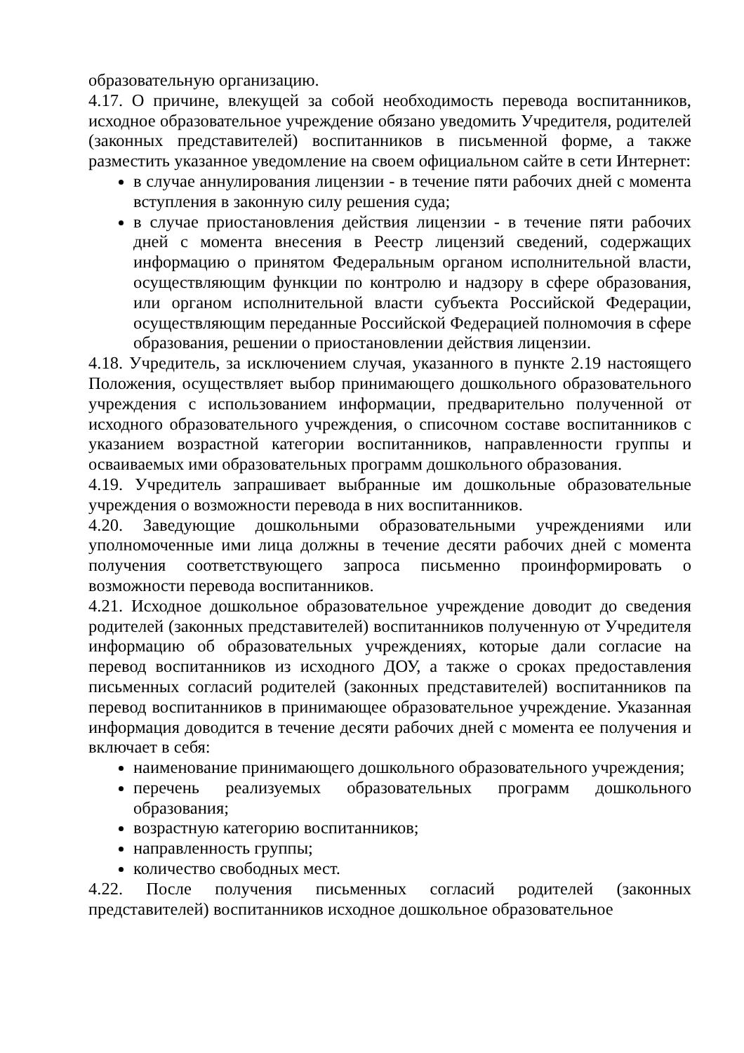образовательную организацию.
4.17. О причине, влекущей за собой необходимость перевода воспитанников, исходное образовательное учреждение обязано уведомить Учредителя, родителей (законных представителей) воспитанников в письменной форме, а также разместить указанное уведомление на своем официальном сайте в сети Интернет:
в случае аннулирования лицензии - в течение пяти рабочих дней с момента вступления в законную силу решения суда;
в случае приостановления действия лицензии - в течение пяти рабочих дней с момента внесения в Реестр лицензий сведений, содержащих информацию о принятом Федеральным органом исполнительной власти, осуществляющим функции по контролю и надзору в сфере образования, или органом исполнительной власти субъекта Российской Федерации, осуществляющим переданные Российской Федерацией полномочия в сфере образования, решении о приостановлении действия лицензии.
4.18. Учредитель, за исключением случая, указанного в пункте 2.19 настоящего Положения, осуществляет выбор принимающего дошкольного образовательного учреждения с использованием информации, предварительно полученной от исходного образовательного учреждения, о списочном составе воспитанников с указанием возрастной категории воспитанников, направленности группы и осваиваемых ими образовательных программ дошкольного образования.
4.19. Учредитель запрашивает выбранные им дошкольные образовательные учреждения о возможности перевода в них воспитанников.
4.20. Заведующие дошкольными образовательными учреждениями или уполномоченные ими лица должны в течение десяти рабочих дней с момента получения соответствующего запроса письменно проинформировать о возможности перевода воспитанников.
4.21. Исходное дошкольное образовательное учреждение доводит до сведения родителей (законных представителей) воспитанников полученную от Учредителя информацию об образовательных учреждениях, которые дали согласие на перевод воспитанников из исходного ДОУ, а также о сроках предоставления письменных согласий родителей (законных представителей) воспитанников па перевод воспитанников в принимающее образовательное учреждение. Указанная информация доводится в течение десяти рабочих дней с момента ее получения и включает в себя:
наименование принимающего дошкольного образовательного учреждения;
перечень реализуемых образовательных программ дошкольного образования;
возрастную категорию воспитанников;
направленность группы;
количество свободных мест.
4.22. После получения письменных согласий родителей (законных представителей) воспитанников исходное дошкольное образовательное